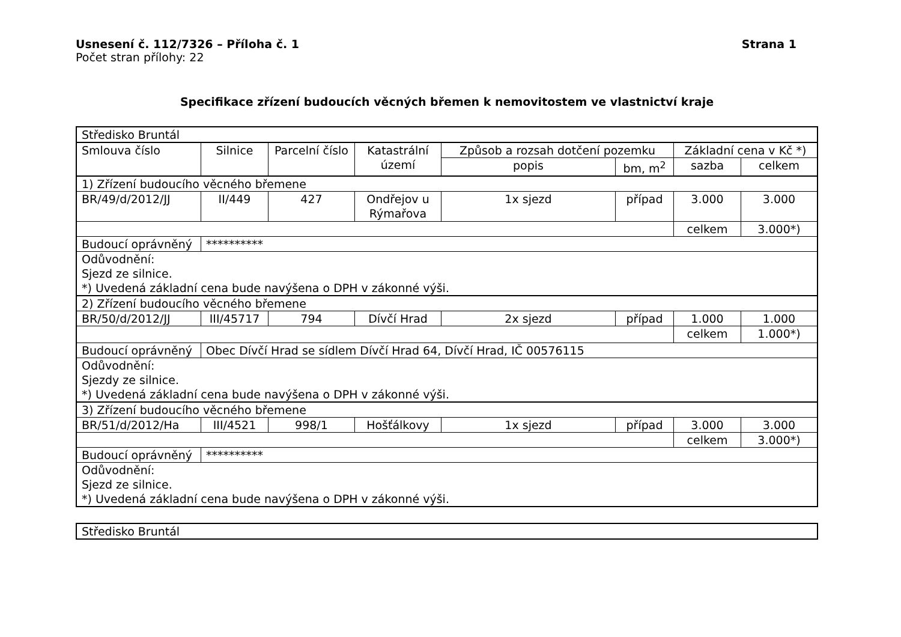Usnesení č. 112/7326 – Příloha č. 1 Strana 1
Počet stran přílohy: 22
Specifikace zřízení budoucích věcných břemen k nemovitostem ve vlastnictví kraje
| Středisko Bruntál | | | | | | | |
| Smlouva číslo | Silnice | Parcelní číslo | Katastrální území | Způsob a rozsah dotčení pozemku | | Základní cena v Kč *) | |
| | | | | popis | bm, m<sup>2</sup> | sazba | celkem |
| 1) Zřízení budoucího věcného břemene | | | | | | | |
| BR/49/d/2012/JJ | II/449 | 427 | Ondřejov u Rýmařova | 1x sjezd | případ | 3.000 | 3.000 |
| | | | | | | celkem | 3.000*) |
| Budoucí oprávněný | ********** | | | | | | |
| Odůvodnění: Sjezd ze silnice. *) Uvedená základní cena bude navýšena o DPH v zákonné výši. | | | | | | | |
| 2) Zřízení budoucího věcného břemene | | | | | | | |
| BR/50/d/2012/JJ | III/45717 | 794 | Dívčí Hrad | 2x sjezd | případ | 1.000 | 1.000 |
| | | | | | | celkem | 1.000*) |
| Budoucí oprávněný | Obec Dívčí Hrad se sídlem Dívčí Hrad 64, Dívčí Hrad, IČ 00576115 | | | | | | |
| Odůvodnění: Sjezdy ze silnice. *) Uvedená základní cena bude navýšena o DPH v zákonné výši. | | | | | | | |
| 3) Zřízení budoucího věcného břemene | | | | | | | |
| BR/51/d/2012/Ha | III/4521 | 998/1 | Hošťálkovy | 1x sjezd | případ | 3.000 | 3.000 |
| | | | | | | celkem | 3.000*) |
| Budoucí oprávněný | ********** | | | | | | |
| Odůvodnění: Sjezd ze silnice. *) Uvedená základní cena bude navýšena o DPH v zákonné výši. | | | | | | | |
| Středisko Bruntál |